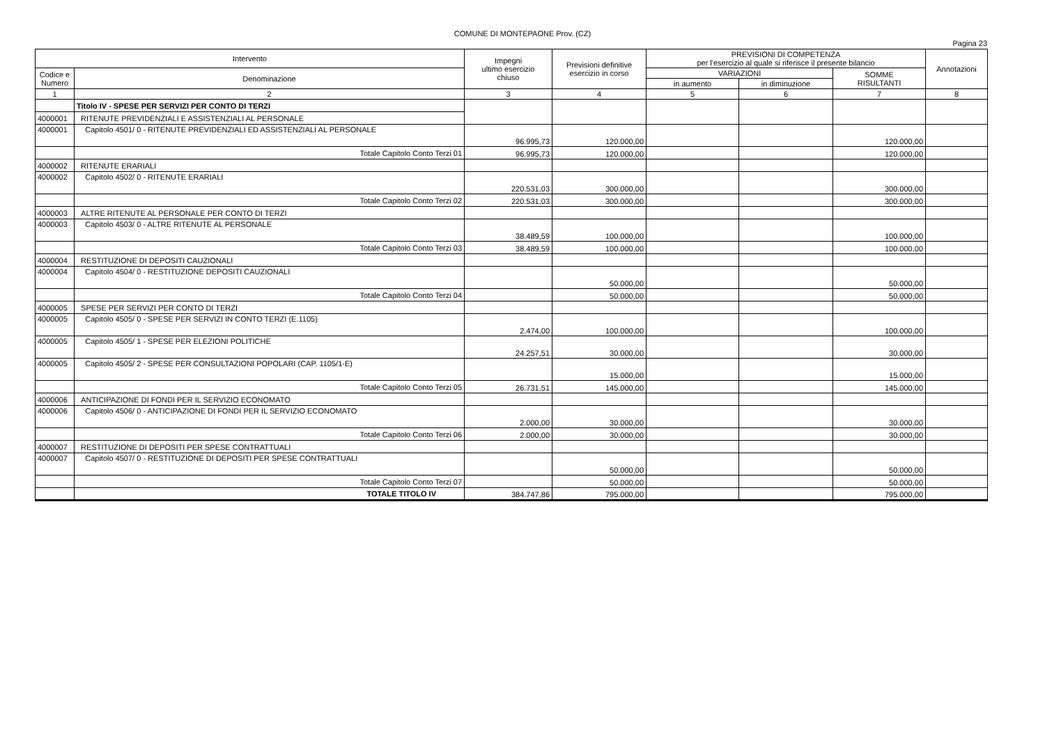COMUNE DI MONTEPAONE Prov. (CZ)
Pagina 23
| Intervento | | Impegni ultimo esercizio chiuso | Previsioni definitive esercizio in corso | PREVISIONI DI COMPETENZA per l'esercizio al quale si riferisce il presente bilancio | | | Annotazioni |
| --- | --- | --- | --- | --- | --- | --- | --- |
| Codice e Numero | Denominazione | | | VARIAZIONI | | SOMME RISULTANTI | |
| | | | | in aumento | in diminuzione | | |
| 1 | 2 | 3 | 4 | 5 | 6 | 7 | 8 |
| | Titolo IV - SPESE PER SERVIZI PER CONTO DI TERZI | | | | | | |
| 4000001 | RITENUTE PREVIDENZIALI E ASSISTENZIALI AL PERSONALE | | | | | | |
| 4000001 | Capitolo 4501/ 0 - RITENUTE PREVIDENZIALI ED ASSISTENZIALI AL PERSONALE | 96.995,73 | 120.000,00 | | | 120.000,00 | |
| | Totale Capitolo Conto Terzi 01 | 96.995,73 | 120.000,00 | | | 120.000,00 | |
| 4000002 | RITENUTE ERARIALI | | | | | | |
| 4000002 | Capitolo 4502/ 0 - RITENUTE ERARIALI | 220.531,03 | 300.000,00 | | | 300.000,00 | |
| | Totale Capitolo Conto Terzi 02 | 220.531,03 | 300.000,00 | | | 300.000,00 | |
| 4000003 | ALTRE RITENUTE AL PERSONALE PER CONTO DI TERZI | | | | | | |
| 4000003 | Capitolo 4503/ 0 - ALTRE RITENUTE AL PERSONALE | 38.489,59 | 100.000,00 | | | 100.000,00 | |
| | Totale Capitolo Conto Terzi 03 | 38.489,59 | 100.000,00 | | | 100.000,00 | |
| 4000004 | RESTITUZIONE DI DEPOSITI CAUZIONALI | | | | | | |
| 4000004 | Capitolo 4504/ 0 - RESTITUZIONE DEPOSITI CAUZIONALI | | 50.000,00 | | | 50.000,00 | |
| | Totale Capitolo Conto Terzi 04 | | 50.000,00 | | | 50.000,00 | |
| 4000005 | SPESE PER SERVIZI PER CONTO DI TERZI | | | | | | |
| 4000005 | Capitolo 4505/ 0 - SPESE PER SERVIZI IN CONTO TERZI (E.1105) | 2.474,00 | 100.000,00 | | | 100.000,00 | |
| 4000005 | Capitolo 4505/ 1 - SPESE PER ELEZIONI POLITICHE | 24.257,51 | 30.000,00 | | | 30.000,00 | |
| 4000005 | Capitolo 4505/ 2 - SPESE PER CONSULTAZIONI POPOLARI (CAP. 1105/1-E) | | 15.000,00 | | | 15.000,00 | |
| | Totale Capitolo Conto Terzi 05 | 26.731,51 | 145.000,00 | | | 145.000,00 | |
| 4000006 | ANTICIPAZIONE DI FONDI PER IL SERVIZIO ECONOMATO | | | | | | |
| 4000006 | Capitolo 4506/ 0 - ANTICIPAZIONE DI FONDI PER IL SERVIZIO ECONOMATO | 2.000,00 | 30.000,00 | | | 30.000,00 | |
| | Totale Capitolo Conto Terzi 06 | 2.000,00 | 30.000,00 | | | 30.000,00 | |
| 4000007 | RESTITUZIONE DI DEPOSITI PER SPESE CONTRATTUALI | | | | | | |
| 4000007 | Capitolo 4507/ 0 - RESTITUZIONE DI DEPOSITI PER SPESE CONTRATTUALI | | 50.000,00 | | | 50.000,00 | |
| | Totale Capitolo Conto Terzi 07 | | 50.000,00 | | | 50.000,00 | |
| | TOTALE TITOLO IV | 384.747,86 | 795.000,00 | | | 795.000,00 | |